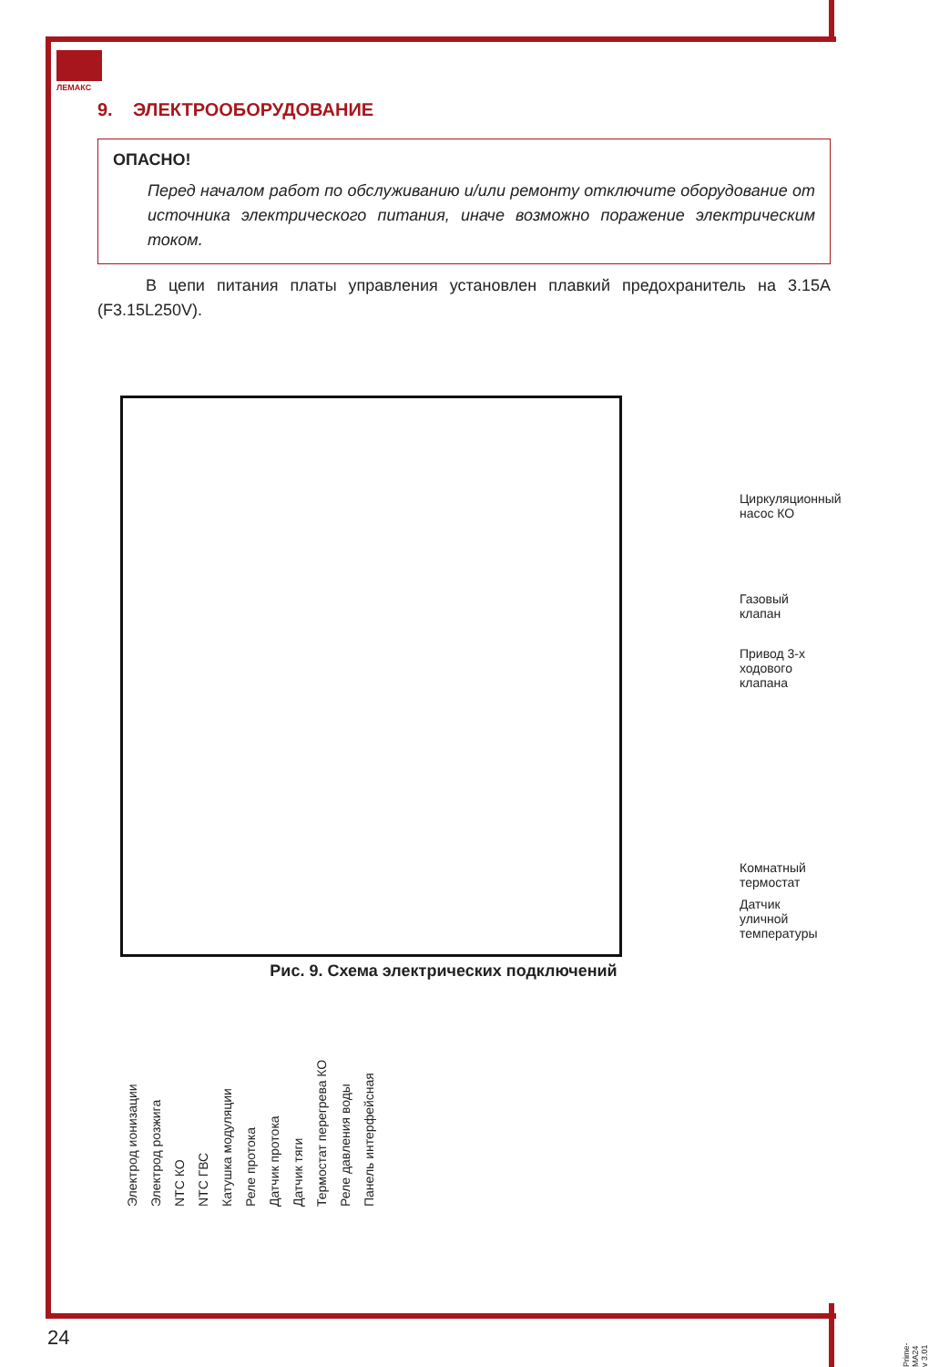ЛЕМАКС
9. ЭЛЕКТРООБОРУДОВАНИЕ
ОПАСНО!
Перед началом работ по обслуживанию и/или ремонту отключите оборудование от источника электрического питания, иначе возможно поражение электрическим током.
В цепи питания платы управления установлен плавкий предохранитель на 3.15A (F3.15L250V).
Циркуляционный насос КО
Газовый клапан
Привод 3-х ходового клапана
Комнатный термостат
Датчик уличной температуры
Электрод ионизации Электрод розжига NTC КО NTC ГВС Катушка модуляции Реле протока Датчик протока Датчик тяги Термостат перегрева КО Реле давления воды Панель интерфейсная
Рис. 9. Схема электрических подключений
24
Prime-MA24 v 3.01